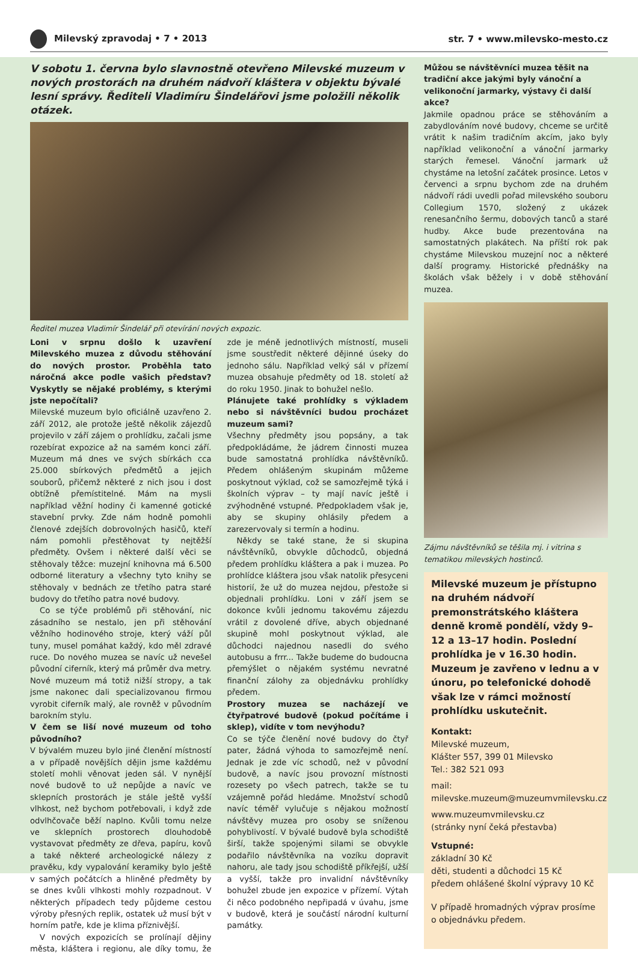Milevský zpravodaj • 7 • 2013 str. 7 • www.milevsko-mesto.cz
V sobotu 1. června bylo slavnostně otevřeno Milevské muzeum v nových prostorách na druhém nádvoří kláštera v objektu bývalé lesní správy. Řediteli Vladimíru Šindelářovi jsme položili několik otázek.
Ředitel muzea Vladimír Šindelář při otevírání nových expozic.
Loni v srpnu došlo k uzavření Milevského muzea z důvodu stěhování do nových prostor. Proběhla tato náročná akce podle vašich představ? Vyskytly se nějaké problémy, s kterými jste nepočítali?
Milevské muzeum bylo oficiálně uzavřeno 2. září 2012, ale protože ještě několik zájezdů projevilo v září zájem o prohlídku, začali jsme rozebírat expozice až na samém konci září. Muzeum má dnes ve svých sbírkách cca 25.000 sbírkových předmětů a jejich souborů, přičemž některé z nich jsou i dost obtížně přemístitelné. Mám na mysli například věžní hodiny či kamenné gotické stavební prvky. Zde nám hodně pomohli členové zdejších dobrovolných hasičů, kteří nám pomohli přestěhovat ty nejtěžší předměty. Ovšem i některé další věci se stěhovaly těžce: muzejní knihovna má 6.500 odborné literatury a všechny tyto knihy se stěhovaly v bednách ze třetího patra staré budovy do třetího patra nové budovy.
Co se týče problémů při stěhování, nic zásadního se nestalo, jen při stěhování věžního hodinového stroje, který váží půl tuny, musel pomáhat každý, kdo měl zdravé ruce. Do nového muzea se navíc už nevešel původní ciferník, který má průměr dva metry. Nové muzeum má totiž nižší stropy, a tak jsme nakonec dali specializovanou firmou vyrobit ciferník malý, ale rovněž v původním barokním stylu.
V čem se liší nové muzeum od toho původního?
V bývalém muzeu bylo jiné členění místností a v případě novějších dějin jsme každému století mohli věnovat jeden sál. V nynější nové budově to už nepůjde a navíc ve sklepních prostorách je stále ještě vyšší vlhkost, než bychom potřebovali, i když zde odvlhčovače běží naplno. Kvůli tomu nelze ve sklepních prostorech dlouhodobě vystavovat předměty ze dřeva, papíru, kovů a také některé archeologické nálezy z pravěku, kdy vypalování keramiky bylo ještě v samých počátcích a hliněné předměty by se dnes kvůli vlhkosti mohly rozpadnout. V některých případech tedy půjdeme cestou výroby přesných replik, ostatek už musí být v horním patře, kde je klima příznivější.
V nových expozicích se prolínají dějiny města, kláštera i regionu, ale díky tomu, že zde je méně jednotlivých místností, museli jsme soustředit některé dějinné úseky do jednoho sálu. Například velký sál v přízemí muzea obsahuje předměty od 18. století až do roku 1950. Jinak to bohužel nešlo.
Plánujete také prohlídky s výkladem nebo si návštěvníci budou procházet muzeum sami?
Všechny předměty jsou popsány, a tak předpokládáme, že jádrem činnosti muzea bude samostatná prohlídka návštěvníků. Předem ohlášeným skupinám můžeme poskytnout výklad, což se samozřejmě týká i školních výprav – ty mají navíc ještě i zvýhodněné vstupné. Předpokladem však je, aby se skupiny ohlásily předem a zarezervovaly si termín a hodinu.
Někdy se také stane, že si skupina návštěvníků, obvykle důchodců, objedná předem prohlídku kláštera a pak i muzea. Po prohlídce kláštera jsou však natolik přesyceni historií, že už do muzea nejdou, přestože si objednali prohlídku. Loni v září jsem se dokonce kvůli jednomu takovému zájezdu vrátil z dovolené dříve, abych objednané skupině mohl poskytnout výklad, ale důchodci najednou nasedli do svého autobusu a frrr... Takže budeme do budoucna přemýšlet o nějakém systému nevratné finanční zálohy za objednávku prohlídky předem.
Prostory muzea se nacházejí ve čtyřpatrové budově (pokud počítáme i sklep), vidíte v tom nevýhodu?
Co se týče členění nové budovy do čtyř pater, žádná výhoda to samozřejmě není. Jednak je zde víc schodů, než v původní budově, a navíc jsou provozní místnosti rozesety po všech patrech, takže se tu vzájemně pořád hledáme. Množství schodů navíc téměř vylučuje s nějakou možností návštěvy muzea pro osoby se sníženou pohyblivostí. V bývalé budově byla schodiště širší, takže spojenými silami se obvykle podařilo návštěvníka na vozíku dopravit nahoru, ale tady jsou schodiště příkřejší, užší a vyšší, takže pro invalidní návštěvníky bohužel zbude jen expozice v přízemí. Výtah či něco podobného nepřipadá v úvahu, jsme v budově, která je součástí národní kulturní památky.
Můžou se návštěvníci muzea těšit na tradiční akce jakými byly vánoční a velikonoční jarmarky, výstavy či další akce?
Jakmile opadnou práce se stěhováním a zabydlováním nové budovy, chceme se určitě vrátit k našim tradičním akcím, jako byly například velikonoční a vánoční jarmarky starých řemesel. Vánoční jarmark už chystáme na letošní začátek prosince. Letos v červenci a srpnu bychom zde na druhém nádvoří rádi uvedli pořad milevského souboru Collegium 1570, složený z ukázek renesančního šermu, dobových tanců a staré hudby. Akce bude prezentována na samostatných plakátech. Na příští rok pak chystáme Milevskou muzejní noc a některé další programy. Historické přednášky na školách však běžely i v době stěhování muzea.
Zájmu návštěvníků se těšila mj. i vitrina s tematikou milevských hostinců.
Milevské muzeum je přístupno na druhém nádvoří premonstrátského kláštera denně kromě pondělí, vždy 9–12 a 13–17 hodin. Poslední prohlídka je v 16.30 hodin. Muzeum je zavřeno v lednu a v únoru, po telefonické dohodě však lze v rámci možností prohlídku uskutečnit.
Kontakt:
Milevské muzeum,
Klášter 557, 399 01 Milevsko
Tel.: 382 521 093
mail:
milevske.muzeum@muzeumvmilevsku.cz
www.muzeumvmilevsku.cz
(stránky nyní čeká přestavba)
Vstupné:
základní 30 Kč
děti, studenti a důchodci 15 Kč
předem ohlášené školní výpravy 10 Kč
V případě hromadných výprav prosíme o objednávku předem.